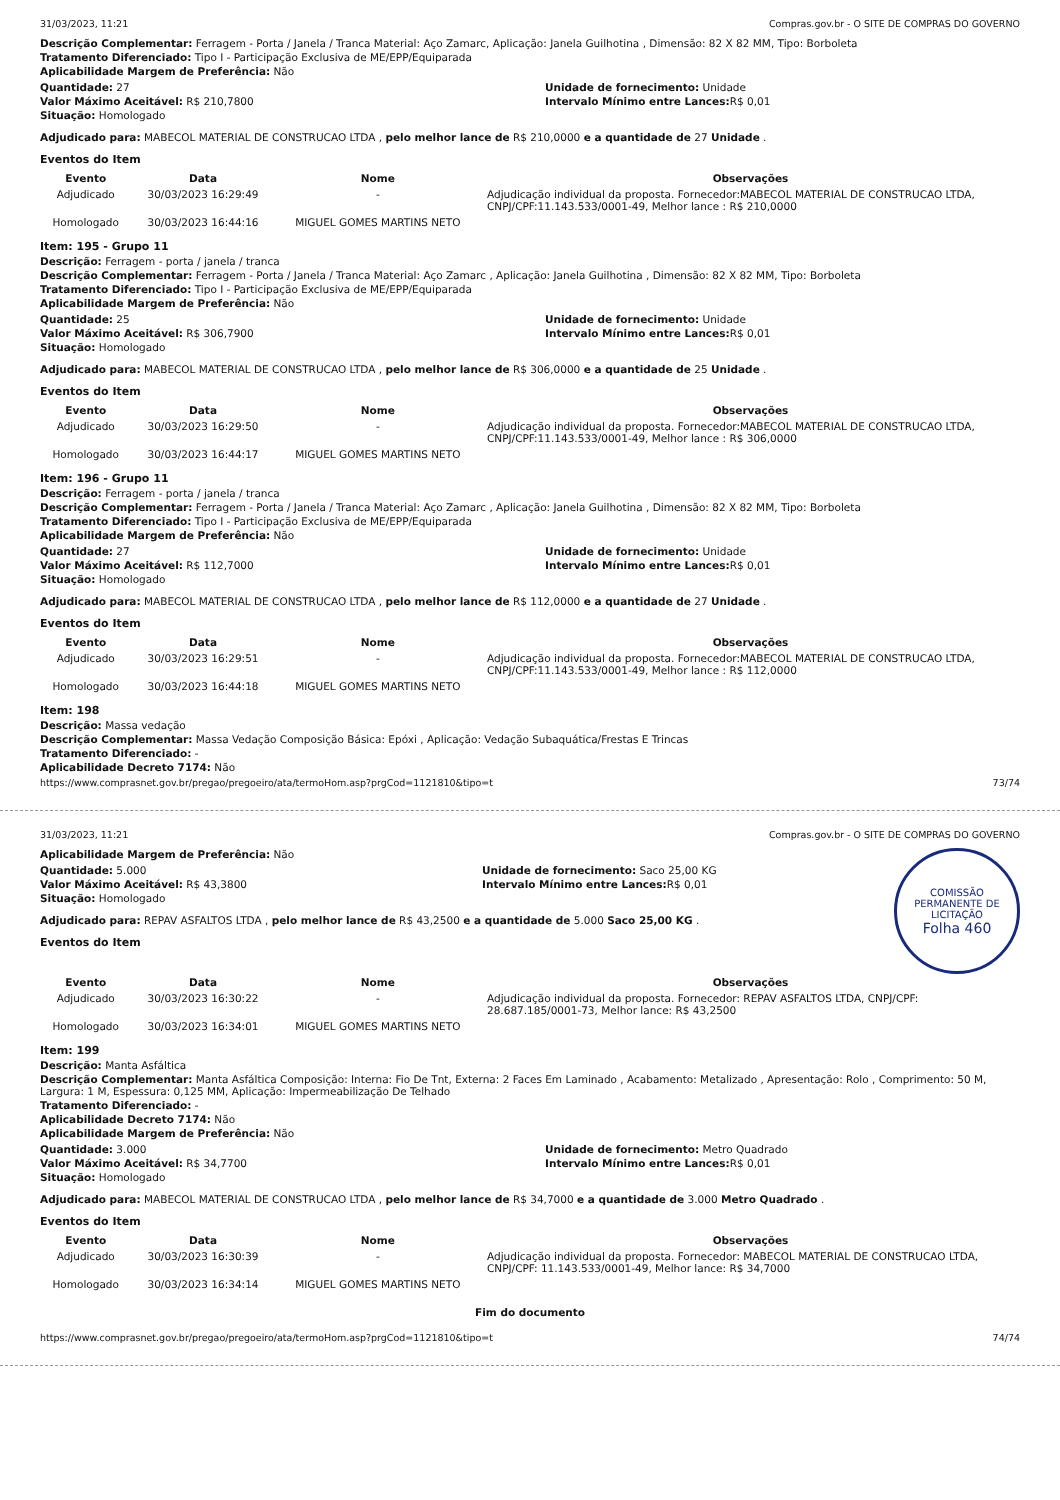31/03/2023, 11:21 Compras.gov.br - O SITE DE COMPRAS DO GOVERNO
Descrição Complementar: Ferragem - Porta / Janela / Tranca Material: Aço Zamarc, Aplicação: Janela Guilhotina , Dimensão: 82 X 82 MM, Tipo: Borboleta
Tratamento Diferenciado: Tipo I - Participação Exclusiva de ME/EPP/Equiparada
Aplicabilidade Margem de Preferência: Não
Quantidade: 27
Valor Máximo Aceitável: R$ 210,7800
Situação: Homologado
Unidade de fornecimento: Unidade
Intervalo Mínimo entre Lances: R$ 0,01
Adjudicado para: MABECOL MATERIAL DE CONSTRUCAO LTDA , pelo melhor lance de R$ 210,0000 e a quantidade de 27 Unidade .
Eventos do Item
| Evento | Data | Nome | Observações |
| --- | --- | --- | --- |
| Adjudicado | 30/03/2023 16:29:49 | - | Adjudicação individual da proposta. Fornecedor:MABECOL MATERIAL DE CONSTRUCAO LTDA, CNPJ/CPF:11.143.533/0001-49, Melhor lance : R$ 210,0000 |
| Homologado | 30/03/2023 16:44:16 | MIGUEL GOMES MARTINS NETO | |
Item: 195 - Grupo 11
Descrição: Ferragem - porta / janela / tranca
Descrição Complementar: Ferragem - Porta / Janela / Tranca Material: Aço Zamarc , Aplicação: Janela Guilhotina , Dimensão: 82 X 82 MM, Tipo: Borboleta
Tratamento Diferenciado: Tipo I - Participação Exclusiva de ME/EPP/Equiparada
Aplicabilidade Margem de Preferência: Não
Quantidade: 25
Valor Máximo Aceitável: R$ 306,7900
Situação: Homologado
Unidade de fornecimento: Unidade
Intervalo Mínimo entre Lances: R$ 0,01
Adjudicado para: MABECOL MATERIAL DE CONSTRUCAO LTDA , pelo melhor lance de R$ 306,0000 e a quantidade de 25 Unidade .
Eventos do Item
| Evento | Data | Nome | Observações |
| --- | --- | --- | --- |
| Adjudicado | 30/03/2023 16:29:50 | - | Adjudicação individual da proposta. Fornecedor:MABECOL MATERIAL DE CONSTRUCAO LTDA, CNPJ/CPF:11.143.533/0001-49, Melhor lance : R$ 306,0000 |
| Homologado | 30/03/2023 16:44:17 | MIGUEL GOMES MARTINS NETO | |
Item: 196 - Grupo 11
Descrição: Ferragem - porta / janela / tranca
Descrição Complementar: Ferragem - Porta / Janela / Tranca Material: Aço Zamarc , Aplicação: Janela Guilhotina , Dimensão: 82 X 82 MM, Tipo: Borboleta
Tratamento Diferenciado: Tipo I - Participação Exclusiva de ME/EPP/Equiparada
Aplicabilidade Margem de Preferência: Não
Quantidade: 27
Valor Máximo Aceitável: R$ 112,7000
Situação: Homologado
Unidade de fornecimento: Unidade
Intervalo Mínimo entre Lances: R$ 0,01
Adjudicado para: MABECOL MATERIAL DE CONSTRUCAO LTDA , pelo melhor lance de R$ 112,0000 e a quantidade de 27 Unidade .
Eventos do Item
| Evento | Data | Nome | Observações |
| --- | --- | --- | --- |
| Adjudicado | 30/03/2023 16:29:51 | - | Adjudicação individual da proposta. Fornecedor:MABECOL MATERIAL DE CONSTRUCAO LTDA, CNPJ/CPF:11.143.533/0001-49, Melhor lance : R$ 112,0000 |
| Homologado | 30/03/2023 16:44:18 | MIGUEL GOMES MARTINS NETO | |
Item: 198
Descrição: Massa vedação
Descrição Complementar: Massa Vedação Composição Básica: Epóxi , Aplicação: Vedação Subaquática/Frestas E Trincas
Tratamento Diferenciado: -
Aplicabilidade Decreto 7174: Não
https://www.comprasnet.gov.br/pregao/pregoeiro/ata/termoHom.asp?prgCod=1121810&tipo=t 73/74
31/03/2023, 11:21 Compras.gov.br - O SITE DE COMPRAS DO GOVERNO
COMISSÃO PERMANENTE DE LICITAÇÃO
Folha 460
Aplicabilidade Margem de Preferência: Não
Quantidade: 5.000
Valor Máximo Aceitável: R$ 43,3800
Situação: Homologado
Unidade de fornecimento: Saco 25,00 KG
Intervalo Mínimo entre Lances: R$ 0,01
Adjudicado para: REPAV ASFALTOS LTDA , pelo melhor lance de R$ 43,2500 e a quantidade de 5.000 Saco 25,00 KG .
Eventos do Item
| Evento | Data | Nome | Observações |
| --- | --- | --- | --- |
| Adjudicado | 30/03/2023 16:30:22 | - | Adjudicação individual da proposta. Fornecedor: REPAV ASFALTOS LTDA, CNPJ/CPF: 28.687.185/0001-73, Melhor lance: R$ 43,2500 |
| Homologado | 30/03/2023 16:34:01 | MIGUEL GOMES MARTINS NETO | |
Item: 199
Descrição: Manta Asfáltica
Descrição Complementar: Manta Asfáltica Composição: Interna: Fio De Tnt, Externa: 2 Faces Em Laminado , Acabamento: Metalizado , Apresentação: Rolo , Comprimento: 50 M, Largura: 1 M, Espessura: 0,125 MM, Aplicação: Impermeabilização De Telhado
Tratamento Diferenciado: -
Aplicabilidade Decreto 7174: Não
Aplicabilidade Margem de Preferência: Não
Quantidade: 3.000
Valor Máximo Aceitável: R$ 34,7700
Situação: Homologado
Unidade de fornecimento: Metro Quadrado
Intervalo Mínimo entre Lances: R$ 0,01
Adjudicado para: MABECOL MATERIAL DE CONSTRUCAO LTDA , pelo melhor lance de R$ 34,7000 e a quantidade de 3.000 Metro Quadrado .
Eventos do Item
| Evento | Data | Nome | Observações |
| --- | --- | --- | --- |
| Adjudicado | 30/03/2023 16:30:39 | - | Adjudicação individual da proposta. Fornecedor: MABECOL MATERIAL DE CONSTRUCAO LTDA, CNPJ/CPF: 11.143.533/0001-49, Melhor lance: R$ 34,7000 |
| Homologado | 30/03/2023 16:34:14 | MIGUEL GOMES MARTINS NETO | |
Fim do documento
https://www.comprasnet.gov.br/pregao/pregoeiro/ata/termoHom.asp?prgCod=1121810&tipo=t 74/74